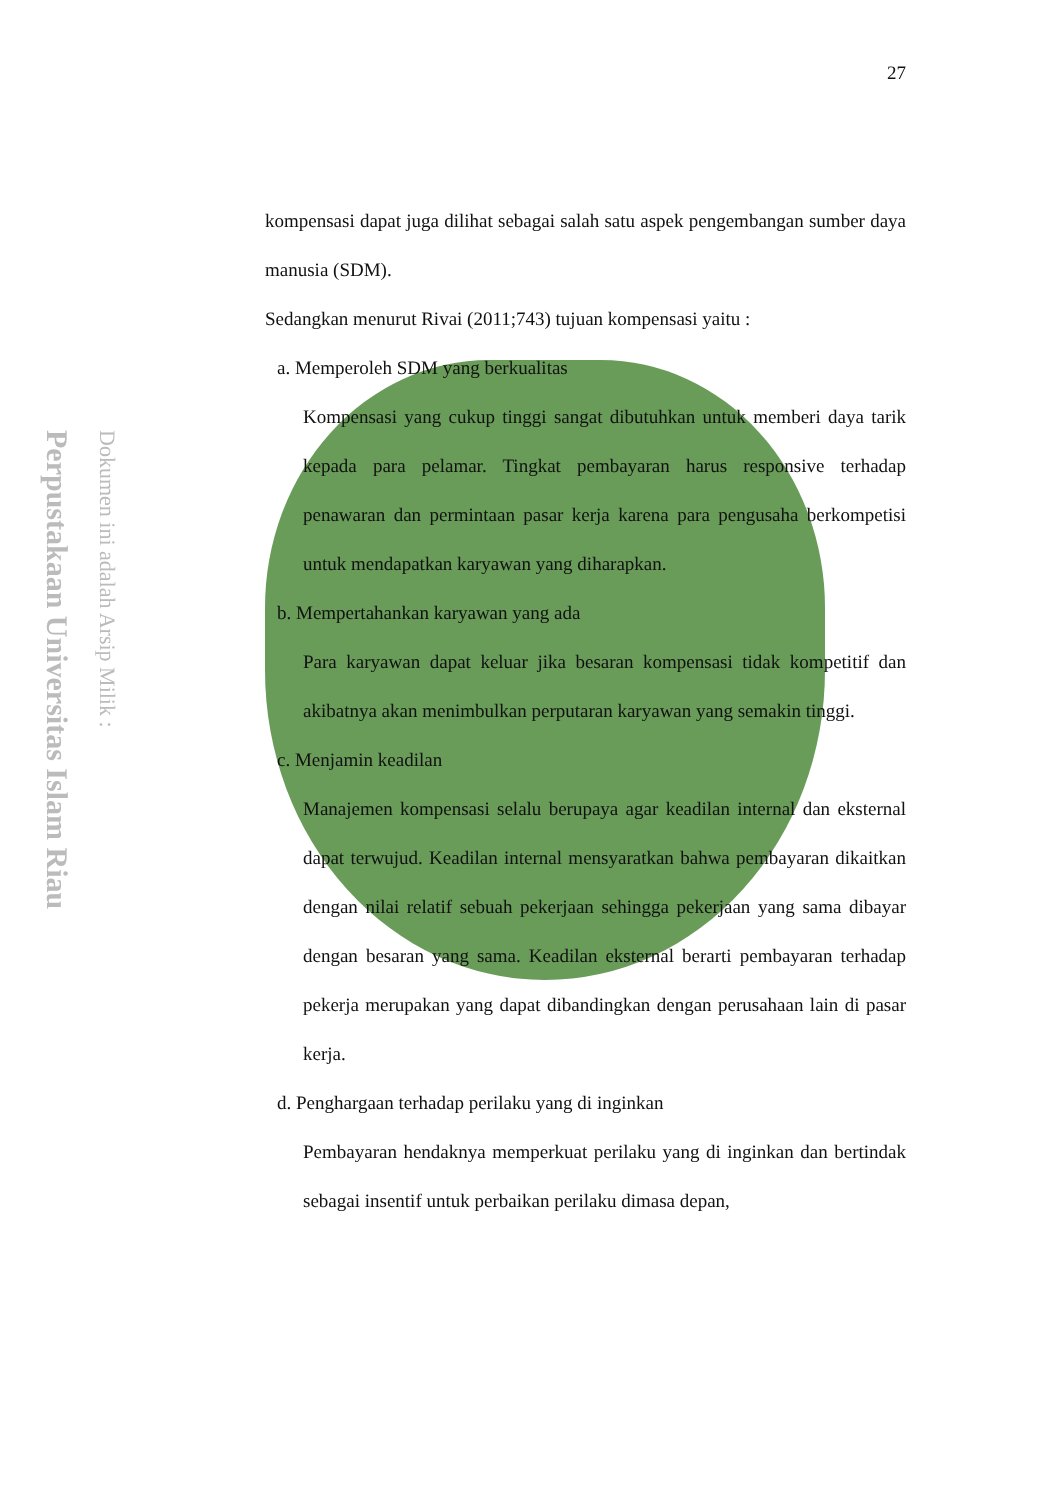Perpustakaan Universitas Islam Riau
Dokumen ini adalah Arsip Milik :
27
kompensasi dapat juga dilihat sebagai salah satu aspek pengembangan sumber daya manusia (SDM).
Sedangkan menurut Rivai (2011;743) tujuan kompensasi yaitu :
a. Memperoleh SDM yang berkualitas
Kompensasi yang cukup tinggi sangat dibutuhkan untuk memberi daya tarik kepada para pelamar. Tingkat pembayaran harus responsive terhadap penawaran dan permintaan pasar kerja karena para pengusaha berkompetisi untuk mendapatkan karyawan yang diharapkan.
b. Mempertahankan karyawan yang ada
Para karyawan dapat keluar jika besaran kompensasi tidak kompetitif dan akibatnya akan menimbulkan perputaran karyawan yang semakin tinggi.
c. Menjamin keadilan
Manajemen kompensasi selalu berupaya agar keadilan internal dan eksternal dapat terwujud. Keadilan internal mensyaratkan bahwa pembayaran dikaitkan dengan nilai relatif sebuah pekerjaan sehingga pekerjaan yang sama dibayar dengan besaran yang sama. Keadilan eksternal berarti pembayaran terhadap pekerja merupakan yang dapat dibandingkan dengan perusahaan lain di pasar kerja.
d. Penghargaan terhadap perilaku yang di inginkan
Pembayaran hendaknya memperkuat perilaku yang di inginkan dan bertindak sebagai insentif untuk perbaikan perilaku dimasa depan,